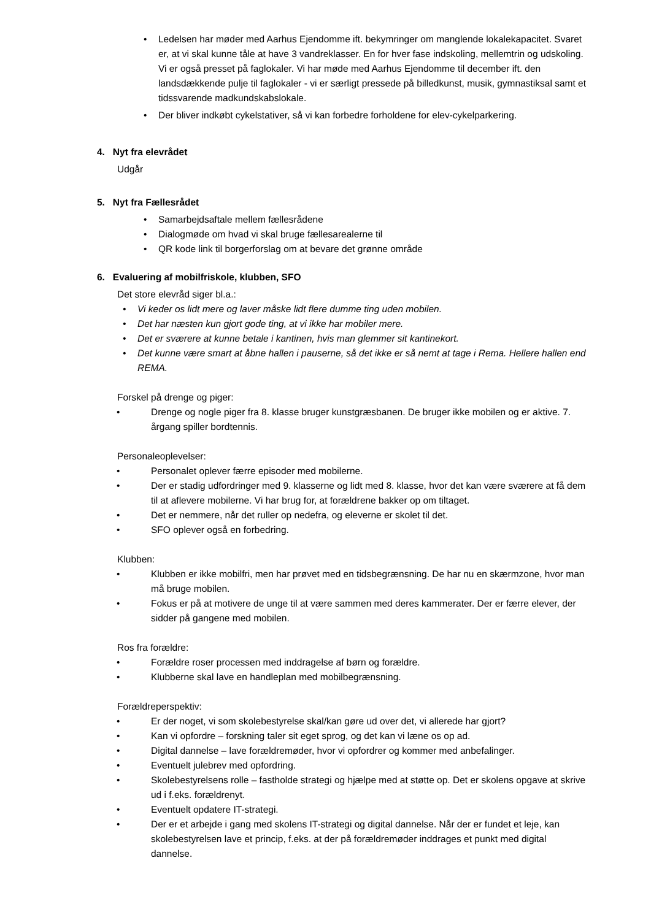• Ledelsen har møder med Aarhus Ejendomme ift. bekymringer om manglende lokalekapacitet. Svaret er, at vi skal kunne tåle at have 3 vandreklasser. En for hver fase indskoling, mellemtrin og udskoling. Vi er også presset på faglokaler. Vi har møde med Aarhus Ejendomme til december ift. den landsdækkende pulje til faglokaler - vi er særligt pressede på billedkunst, musik, gymnastiksal samt et tidssvarende madkundskabslokale.
• Der bliver indkøbt cykelstativer, så vi kan forbedre forholdene for elev-cykelparkering.
4. Nyt fra elevrådet
Udgår
5. Nyt fra Fællesrådet
• Samarbejdsaftale mellem fællesrådene
• Dialogmøde om hvad vi skal bruge fællesarealerne til
• QR kode link til borgerforslag om at bevare det grønne område
6. Evaluering af mobilfriskole, klubben, SFO
Det store elevråd siger bl.a.:
• Vi keder os lidt mere og laver måske lidt flere dumme ting uden mobilen.
• Det har næsten kun gjort gode ting, at vi ikke har mobiler mere.
• Det er sværere at kunne betale i kantinen, hvis man glemmer sit kantinekort.
• Det kunne være smart at åbne hallen i pauserne, så det ikke er så nemt at tage i Rema. Hellere hallen end REMA.
Forskel på drenge og piger:
• Drenge og nogle piger fra 8. klasse bruger kunstgræsbanen. De bruger ikke mobilen og er aktive. 7. årgang spiller bordtennis.
Personaleoplevelser:
• Personalet oplever færre episoder med mobilerne.
• Der er stadig udfordringer med 9. klasserne og lidt med 8. klasse, hvor det kan være sværere at få dem til at aflevere mobilerne. Vi har brug for, at forældrene bakker op om tiltaget.
• Det er nemmere, når det ruller op nedefra, og eleverne er skolet til det.
• SFO oplever også en forbedring.
Klubben:
• Klubben er ikke mobilfri, men har prøvet med en tidsbegrænsning. De har nu en skærmzone, hvor man må bruge mobilen.
• Fokus er på at motivere de unge til at være sammen med deres kammerater. Der er færre elever, der sidder på gangene med mobilen.
Ros fra forældre:
• Forældre roser processen med inddragelse af børn og forældre.
• Klubberne skal lave en handleplan med mobilbegrænsning.
Forældreperspektiv:
• Er der noget, vi som skolebestyrelse skal/kan gøre ud over det, vi allerede har gjort?
• Kan vi opfordre – forskning taler sit eget sprog, og det kan vi læne os op ad.
• Digital dannelse – lave forældremøder, hvor vi opfordrer og kommer med anbefalinger.
• Eventuelt julebrev med opfordring.
• Skolebestyrelsens rolle – fastholde strategi og hjælpe med at støtte op. Det er skolens opgave at skrive ud i f.eks. forældrenyt.
• Eventuelt opdatere IT-strategi.
• Der er et arbejde i gang med skolens IT-strategi og digital dannelse. Når der er fundet et leje, kan skolebestyrelsen lave et princip, f.eks. at der på forældremøder inddrages et punkt med digital dannelse.